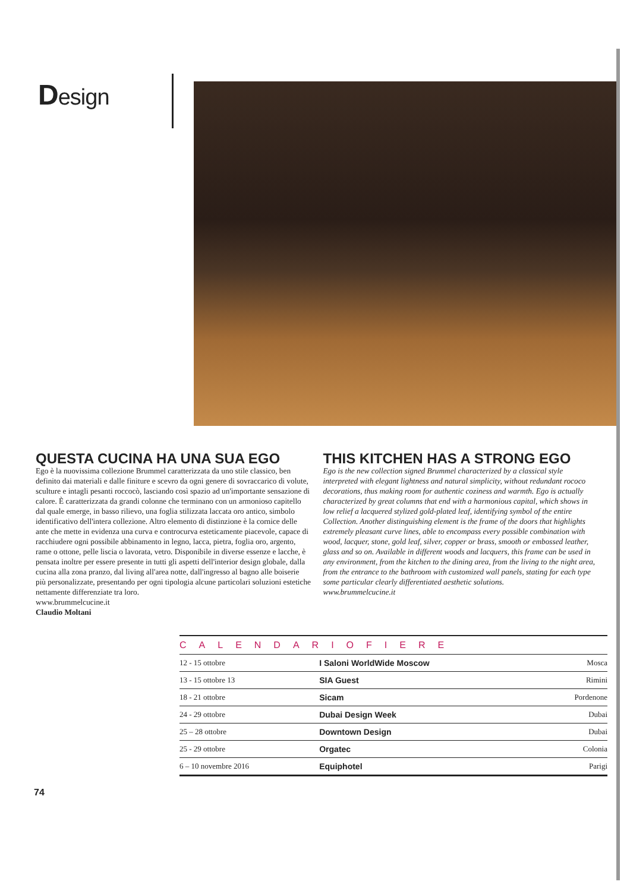Design
QUESTA CUCINA HA UNA SUA EGO
Ego è la nuovissima collezione Brummel caratterizzata da uno stile classico, ben definito dai materiali e dalle finiture e scevro da ogni genere di sovraccarico di volute, sculture e intagli pesanti roccocò, lasciando così spazio ad un'importante sensazione di calore. È caratterizzata da grandi colonne che terminano con un armonioso capitello dal quale emerge, in basso rilievo, una foglia stilizzata laccata oro antico, simbolo identificativo dell'intera collezione. Altro elemento di distinzione è la cornice delle ante che mette in evidenza una curva e controcurva esteticamente piacevole, capace di racchiudere ogni possibile abbinamento in legno, lacca, pietra, foglia oro, argento, rame o ottone, pelle liscia o lavorata, vetro. Disponibile in diverse essenze e lacche, è pensata inoltre per essere presente in tutti gli aspetti dell'interior design globale, dalla cucina alla zona pranzo, dal living all'area notte, dall'ingresso al bagno alle boiserie più personalizzate, presentando per ogni tipologia alcune particolari soluzioni estetiche nettamente differenziate tra loro.
www.brummelcucine.it
Claudio Moltani
THIS KITCHEN HAS A STRONG EGO
Ego is the new collection signed Brummel characterized by a classical style interpreted with elegant lightness and natural simplicity, without redundant rococo decorations, thus making room for authentic coziness and warmth. Ego is actually characterized by great columns that end with a harmonious capital, which shows in low relief a lacquered stylized gold-plated leaf, identifying symbol of the entire Collection. Another distinguishing element is the frame of the doors that highlights extremely pleasant curve lines, able to encompass every possible combination with wood, lacquer, stone, gold leaf, silver, copper or brass, smooth or embossed leather, glass and so on. Available in different woods and lacquers, this frame can be used in any environment, from the kitchen to the dining area, from the living to the night area, from the entrance to the bathroom with customized wall panels, stating for each type some particular clearly differentiated aesthetic solutions.
www.brummelcucine.it
CALENDARIOFIERE
| 12 - 15 ottobre | I Saloni WorldWide Moscow | Mosca |
| 13 - 15 ottobre 13 | SIA Guest | Rimini |
| 18 - 21 ottobre | Sicam | Pordenone |
| 24 - 29 ottobre | Dubai Design Week | Dubai |
| 25 – 28 ottobre | Downtown Design | Dubai |
| 25 - 29 ottobre | Orgatec | Colonia |
| 6 – 10 novembre 2016 | Equiphotel | Parigi |
74